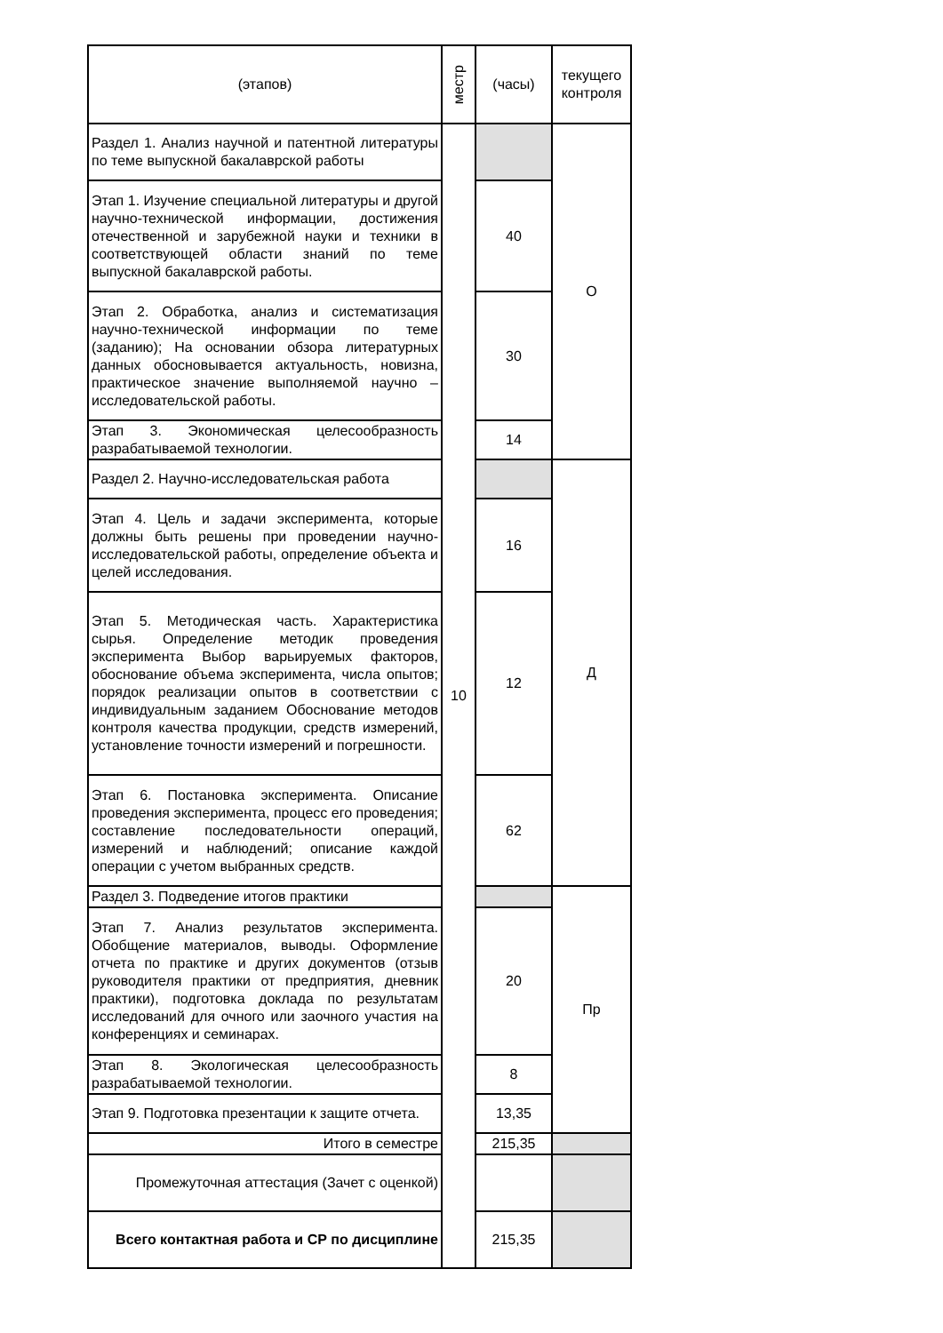| (этапов) | местр | (часы) | текущего контроля |
| --- | --- | --- | --- |
| Раздел 1. Анализ научной и патентной литературы по теме выпускной бакалаврской работы | 10 | | О |
| Этап 1. Изучение специальной литературы и другой научно-технической информации, достижения отечественной и зарубежной науки и техники в соответствующей области знаний по теме выпускной бакалаврской работы. | | 40 | |
| Этап 2. Обработка, анализ и систематизация научно-технической информации по теме (заданию); На основании обзора литературных данных обосновывается актуальность, новизна, практическое значение выполняемой научно – исследовательской работы. | | 30 | |
| Этап 3. Экономическая целесообразность разрабатываемой технологии. | | 14 | |
| Раздел 2. Научно-исследовательская работа | | | Д |
| Этап 4. Цель и задачи эксперимента, которые должны быть решены при проведении научно-исследовательской работы, определение объекта и целей исследования. | | 16 | |
| Этап 5. Методическая часть. Характеристика сырья. Определение методик проведения эксперимента Выбор варьируемых факторов, обоснование объема эксперимента, числа опытов; порядок реализации опытов в соответствии с индивидуальным заданием Обоснование методов контроля качества продукции, средств измерений, установление точности измерений и погрешности. | | 12 | |
| Этап 6. Постановка эксперимента. Описание проведения эксперимента, процесс его проведения; составление последовательности операций, измерений и наблюдений; описание каждой операции с учетом выбранных средств. | | 62 | |
| Раздел 3. Подведение итогов практики | | | Пр |
| Этап 7. Анализ результатов эксперимента. Обобщение материалов, выводы. Оформление отчета по практике и других документов (отзыв руководителя практики от предприятия, дневник практики), подготовка доклада по результатам исследований для очного или заочного участия на конференциях и семинарах. | | 20 | |
| Этап 8. Экологическая целесообразность разрабатываемой технологии. | | 8 | |
| Этап 9. Подготовка презентации к защите отчета. | | 13,35 | |
| Итого в семестре | | 215,35 | |
| Промежуточная аттестация (Зачет с оценкой) | | | |
| Всего контактная работа и СР по дисциплине | | 215,35 | |